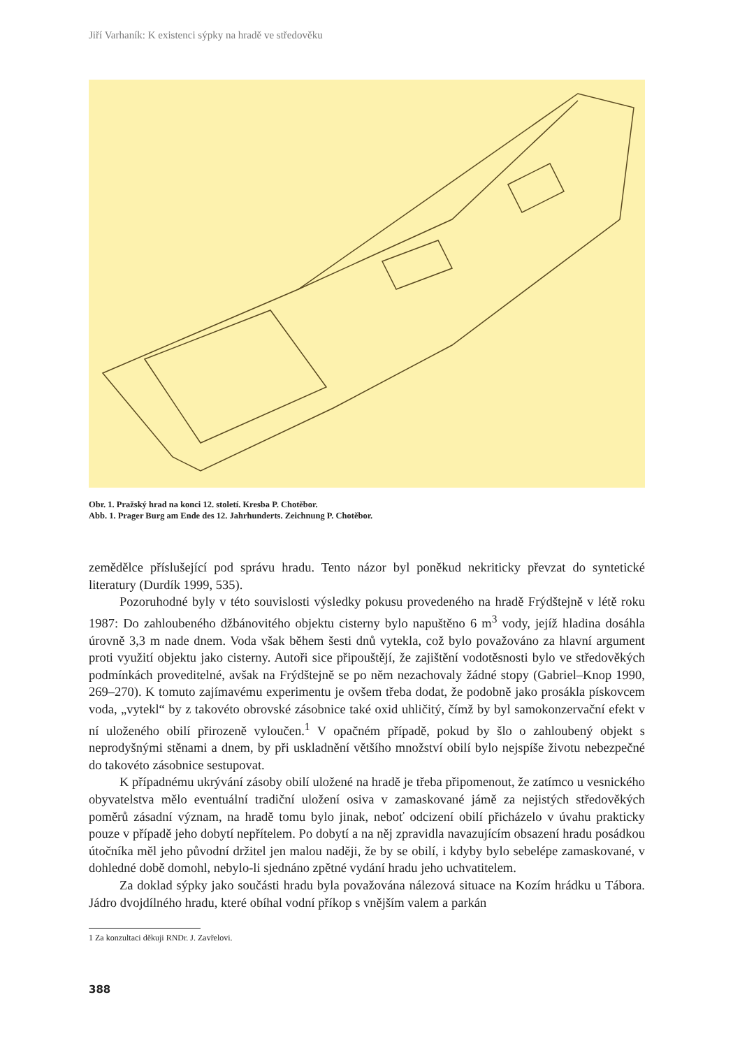Jiří Varhaník: K existenci sýpky na hradě ve středověku
Obr. 1. Pražský hrad na konci 12. století. Kresba P. Chotěbor.
Abb. 1. Prager Burg am Ende des 12. Jahrhunderts. Zeichnung P. Chotěbor.
zemědělce příslušející pod správu hradu. Tento názor byl poněkud nekriticky převzat do syntetické literatury (Durdík 1999, 535).
Pozoruhodné byly v této souvislosti výsledky pokusu provedeného na hradě Frýdštejně v létě roku 1987: Do zahloubeného džbánovitého objektu cisterny bylo napuštěno 6 m<sup>3</sup> vody, jejíž hladina dosáhla úrovně 3,3 m nade dnem. Voda však během šesti dnů vytekla, což bylo považováno za hlavní argument proti využití objektu jako cisterny. Autoři sice připouštějí, že zajištění vodotěsnosti bylo ve středověkých podmínkách proveditelné, avšak na Frýdštejně se po něm nezachovaly žádné stopy (Gabriel–Knop 1990, 269–270). K tomuto zajímavému experimentu je ovšem třeba dodat, že podobně jako prosákla pískovcem voda, „vytekl“ by z takovéto obrovské zásobnice také oxid uhličitý, čímž by byl samokonzervační efekt v ní uloženého obilí přirozeně vyloučen.<sup>1</sup> V opačném případě, pokud by šlo o zahloubený objekt s neprodyšnými stěnami a dnem, by při uskladnění většího množství obilí bylo nejspíše životu nebezpečné do takovéto zásobnice sestupovat.
K případnému ukrývání zásoby obilí uložené na hradě je třeba připomenout, že zatímco u vesnického obyvatelstva mělo eventuální tradiční uložení osiva v zamaskované jámě za nejistých středověkých poměrů zásadní význam, na hradě tomu bylo jinak, neboť odcizení obilí přicházelo v úvahu prakticky pouze v případě jeho dobytí nepřítelem. Po dobytí a na něj zpravidla navazujícím obsazení hradu posádkou útočníka měl jeho původní držitel jen malou naději, že by se obilí, i kdyby bylo sebelépe zamaskované, v dohledné době domohl, nebylo-li sjednáno zpětné vydání hradu jeho uchvatitelem.
Za doklad sýpky jako součásti hradu byla považována nálezová situace na Kozím hrádku u Tábora. Jádro dvojdílného hradu, které obíhal vodní příkop s vnějším valem a parkán
1 Za konzultaci děkuji RNDr. J. Zavřelovi.
388